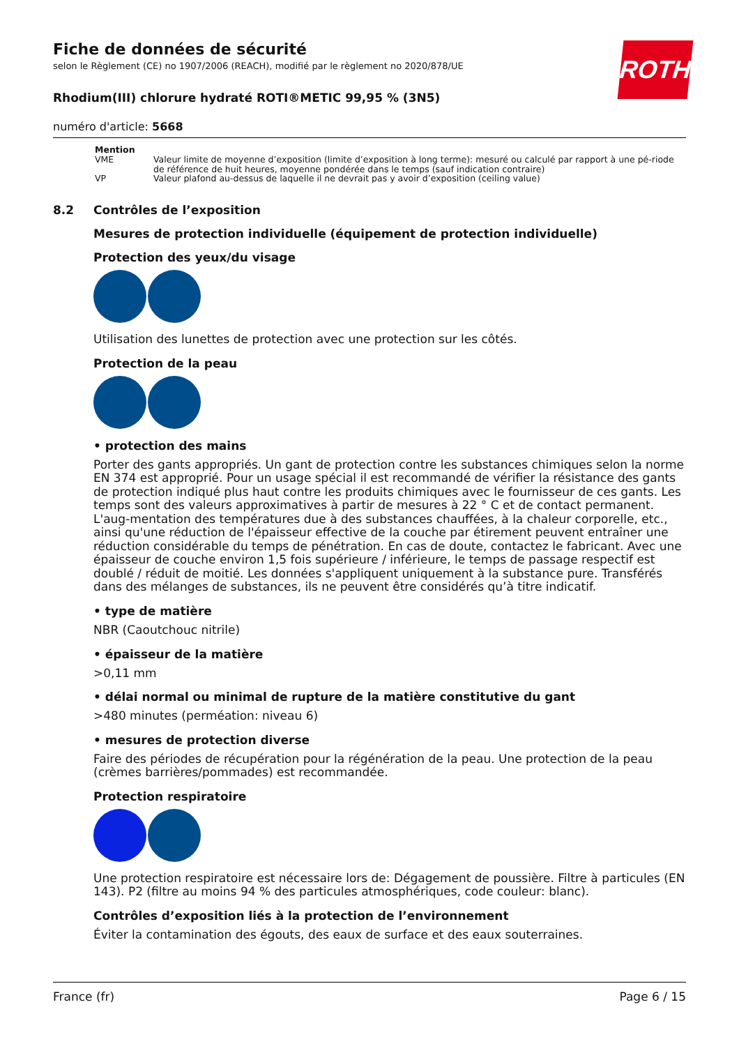ROTH
Fiche de données de sécurité
selon le Règlement (CE) no 1907/2006 (REACH), modifié par le règlement no 2020/878/UE
Rhodium(III) chlorure hydraté ROTI®METIC 99,95 % (3N5)
numéro d'article: 5668
| Mention | |
| --- | --- |
| VME | Valeur limite de moyenne d’exposition (limite d’exposition à long terme): mesuré ou calculé par rapport à une pé-riode de référence de huit heures, moyenne pondérée dans le temps (sauf indication contraire) |
| VP | Valeur plafond au-dessus de laquelle il ne devrait pas y avoir d’exposition (ceiling value) |
8.2 Contrôles de l’exposition
Mesures de protection individuelle (équipement de protection individuelle)
Protection des yeux/du visage
Utilisation des lunettes de protection avec une protection sur les côtés.
Protection de la peau
• protection des mains
Porter des gants appropriés. Un gant de protection contre les substances chimiques selon la norme EN 374 est approprié. Pour un usage spécial il est recommandé de vérifier la résistance des gants de protection indiqué plus haut contre les produits chimiques avec le fournisseur de ces gants. Les temps sont des valeurs approximatives à partir de mesures à 22 ° C et de contact permanent. L'aug-mentation des températures due à des substances chauffées, à la chaleur corporelle, etc., ainsi qu'une réduction de l'épaisseur effective de la couche par étirement peuvent entraîner une réduction considérable du temps de pénétration. En cas de doute, contactez le fabricant. Avec une épaisseur de couche environ 1,5 fois supérieure / inférieure, le temps de passage respectif est doublé / réduit de moitié. Les données s'appliquent uniquement à la substance pure. Transférés dans des mélanges de substances, ils ne peuvent être considérés qu’à titre indicatif.
• type de matière
NBR (Caoutchouc nitrile)
• épaisseur de la matière
>0,11 mm
• délai normal ou minimal de rupture de la matière constitutive du gant
>480 minutes (perméation: niveau 6)
• mesures de protection diverse
Faire des périodes de récupération pour la régénération de la peau. Une protection de la peau (crèmes barrières/pommades) est recommandée.
Protection respiratoire
Une protection respiratoire est nécessaire lors de: Dégagement de poussière. Filtre à particules (EN 143). P2 (filtre au moins 94 % des particules atmosphériques, code couleur: blanc).
Contrôles d’exposition liés à la protection de l’environnement
Éviter la contamination des égouts, des eaux de surface et des eaux souterraines.
France (fr) Page 6 / 15